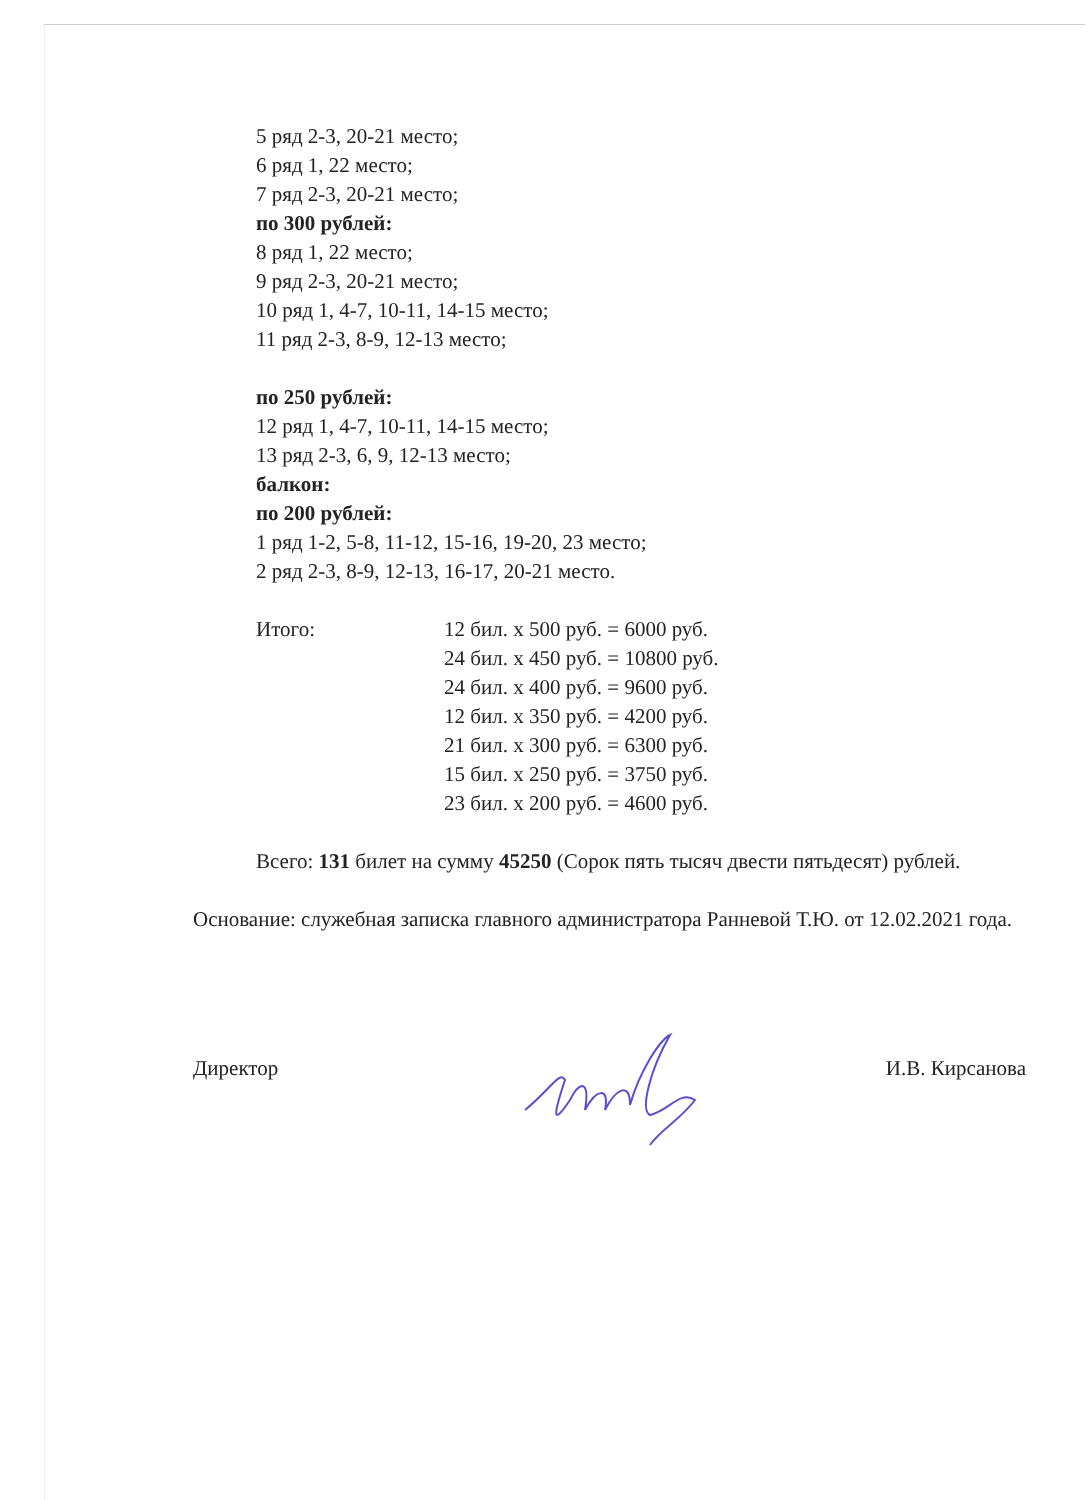5 ряд 2-3, 20-21 место;
6 ряд 1, 22 место;
7 ряд 2-3, 20-21 место;
по 300 рублей:
8 ряд 1, 22 место;
9 ряд 2-3, 20-21 место;
10 ряд 1, 4-7, 10-11, 14-15 место;
11 ряд 2-3, 8-9, 12-13 место;
по 250 рублей:
12 ряд 1, 4-7, 10-11, 14-15 место;
13 ряд 2-3, 6, 9, 12-13 место;
балкон:
по 200 рублей:
1 ряд 1-2, 5-8, 11-12, 15-16, 19-20, 23 место;
2 ряд 2-3, 8-9, 12-13, 16-17, 20-21 место.
Итого: 12 бил. х 500 руб. = 6000 руб.
24 бил. х 450 руб. = 10800 руб.
24 бил. х 400 руб. = 9600 руб.
12 бил. х 350 руб. = 4200 руб.
21 бил. х 300 руб. = 6300 руб.
15 бил. х 250 руб. = 3750 руб.
23 бил. х 200 руб. = 4600 руб.
Всего: 131 билет на сумму 45250 (Сорок пять тысяч двести пятьдесят) рублей.
Основание: служебная записка главного администратора Ранневой Т.Ю. от 12.02.2021 года.
Директор И.В. Кирсанова